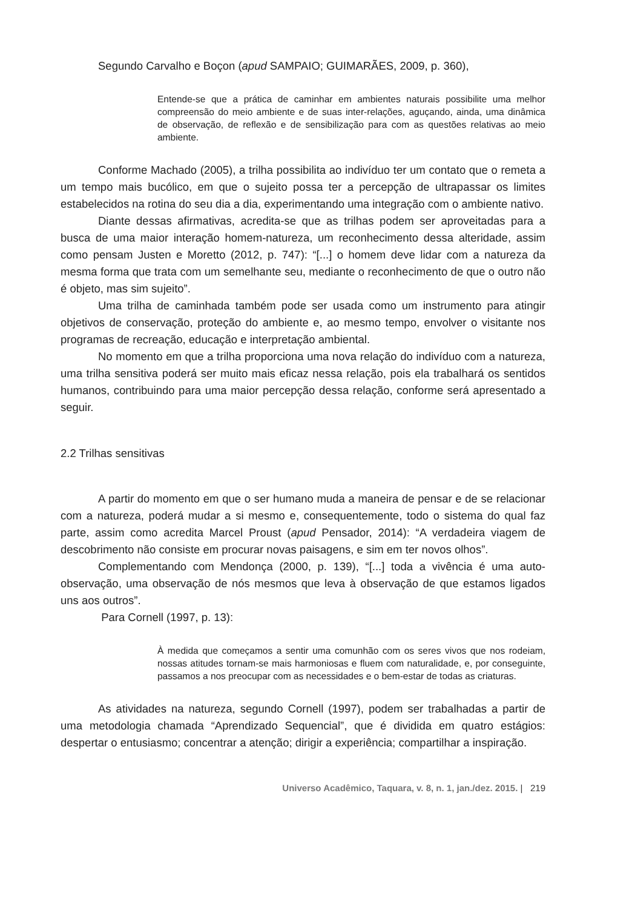Segundo Carvalho e Boçon (apud SAMPAIO; GUIMARÃES, 2009, p. 360),
Entende-se que a prática de caminhar em ambientes naturais possibilite uma melhor compreensão do meio ambiente e de suas inter-relações, aguçando, ainda, uma dinâmica de observação, de reflexão e de sensibilização para com as questões relativas ao meio ambiente.
Conforme Machado (2005), a trilha possibilita ao indivíduo ter um contato que o remeta a um tempo mais bucólico, em que o sujeito possa ter a percepção de ultrapassar os limites estabelecidos na rotina do seu dia a dia, experimentando uma integração com o ambiente nativo.
Diante dessas afirmativas, acredita-se que as trilhas podem ser aproveitadas para a busca de uma maior interação homem-natureza, um reconhecimento dessa alteridade, assim como pensam Justen e Moretto (2012, p. 747): “[...] o homem deve lidar com a natureza da mesma forma que trata com um semelhante seu, mediante o reconhecimento de que o outro não é objeto, mas sim sujeito”.
Uma trilha de caminhada também pode ser usada como um instrumento para atingir objetivos de conservação, proteção do ambiente e, ao mesmo tempo, envolver o visitante nos programas de recreação, educação e interpretação ambiental.
No momento em que a trilha proporciona uma nova relação do indivíduo com a natureza, uma trilha sensitiva poderá ser muito mais eficaz nessa relação, pois ela trabalhará os sentidos humanos, contribuindo para uma maior percepção dessa relação, conforme será apresentado a seguir.
2.2 Trilhas sensitivas
A partir do momento em que o ser humano muda a maneira de pensar e de se relacionar com a natureza, poderá mudar a si mesmo e, consequentemente, todo o sistema do qual faz parte, assim como acredita Marcel Proust (apud Pensador, 2014): “A verdadeira viagem de descobrimento não consiste em procurar novas paisagens, e sim em ter novos olhos”.
Complementando com Mendonça (2000, p. 139), “[...] toda a vivência é uma auto-observação, uma observação de nós mesmos que leva à observação de que estamos ligados uns aos outros”.
Para Cornell (1997, p. 13):
À medida que começamos a sentir uma comunhão com os seres vivos que nos rodeiam, nossas atitudes tornam-se mais harmoniosas e fluem com naturalidade, e, por conseguinte, passamos a nos preocupar com as necessidades e o bem-estar de todas as criaturas.
As atividades na natureza, segundo Cornell (1997), podem ser trabalhadas a partir de uma metodologia chamada “Aprendizado Sequencial”, que é dividida em quatro estágios: despertar o entusiasmo; concentrar a atenção; dirigir a experiência; compartilhar a inspiração.
Universo Acadêmico, Taquara, v. 8, n. 1, jan./dez. 2015. | 219